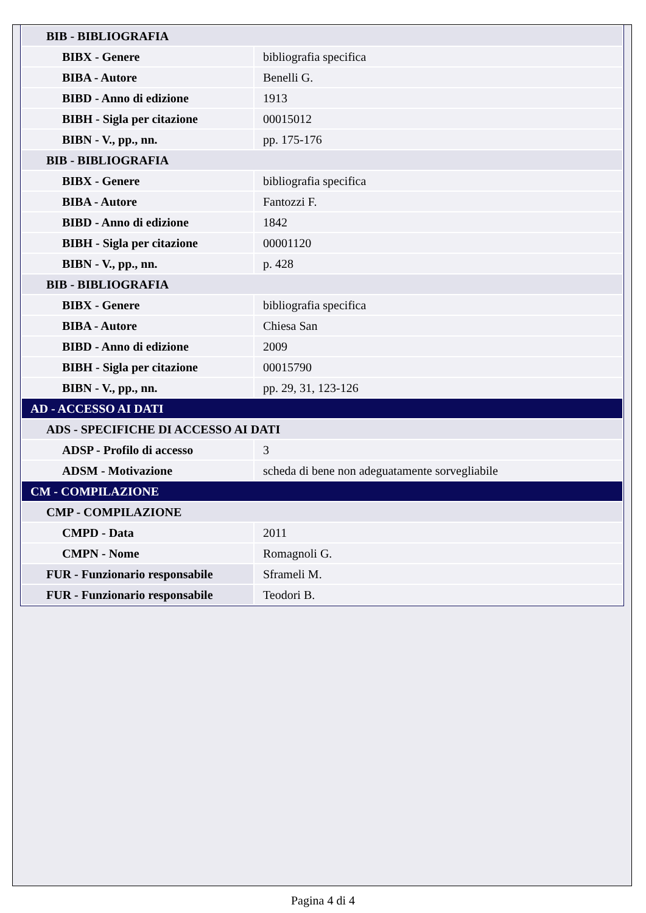| BIB - BIBLIOGRAFIA | |
| BIBX - Genere | bibliografia specifica |
| BIBA - Autore | Benelli G. |
| BIBD - Anno di edizione | 1913 |
| BIBH - Sigla per citazione | 00015012 |
| BIBN - V., pp., nn. | pp. 175-176 |
| BIB - BIBLIOGRAFIA | |
| BIBX - Genere | bibliografia specifica |
| BIBA - Autore | Fantozzi F. |
| BIBD - Anno di edizione | 1842 |
| BIBH - Sigla per citazione | 00001120 |
| BIBN - V., pp., nn. | p. 428 |
| BIB - BIBLIOGRAFIA | |
| BIBX - Genere | bibliografia specifica |
| BIBA - Autore | Chiesa San |
| BIBD - Anno di edizione | 2009 |
| BIBH - Sigla per citazione | 00015790 |
| BIBN - V., pp., nn. | pp. 29, 31, 123-126 |
| AD - ACCESSO AI DATI | |
| ADS - SPECIFICHE DI ACCESSO AI DATI | |
| ADSP - Profilo di accesso | 3 |
| ADSM - Motivazione | scheda di bene non adeguatamente sorvegliabile |
| CM - COMPILAZIONE | |
| CMP - COMPILAZIONE | |
| CMPD - Data | 2011 |
| CMPN - Nome | Romagnoli G. |
| FUR - Funzionario responsabile | Sframeli M. |
| FUR - Funzionario responsabile | Teodori B. |
Pagina 4 di 4